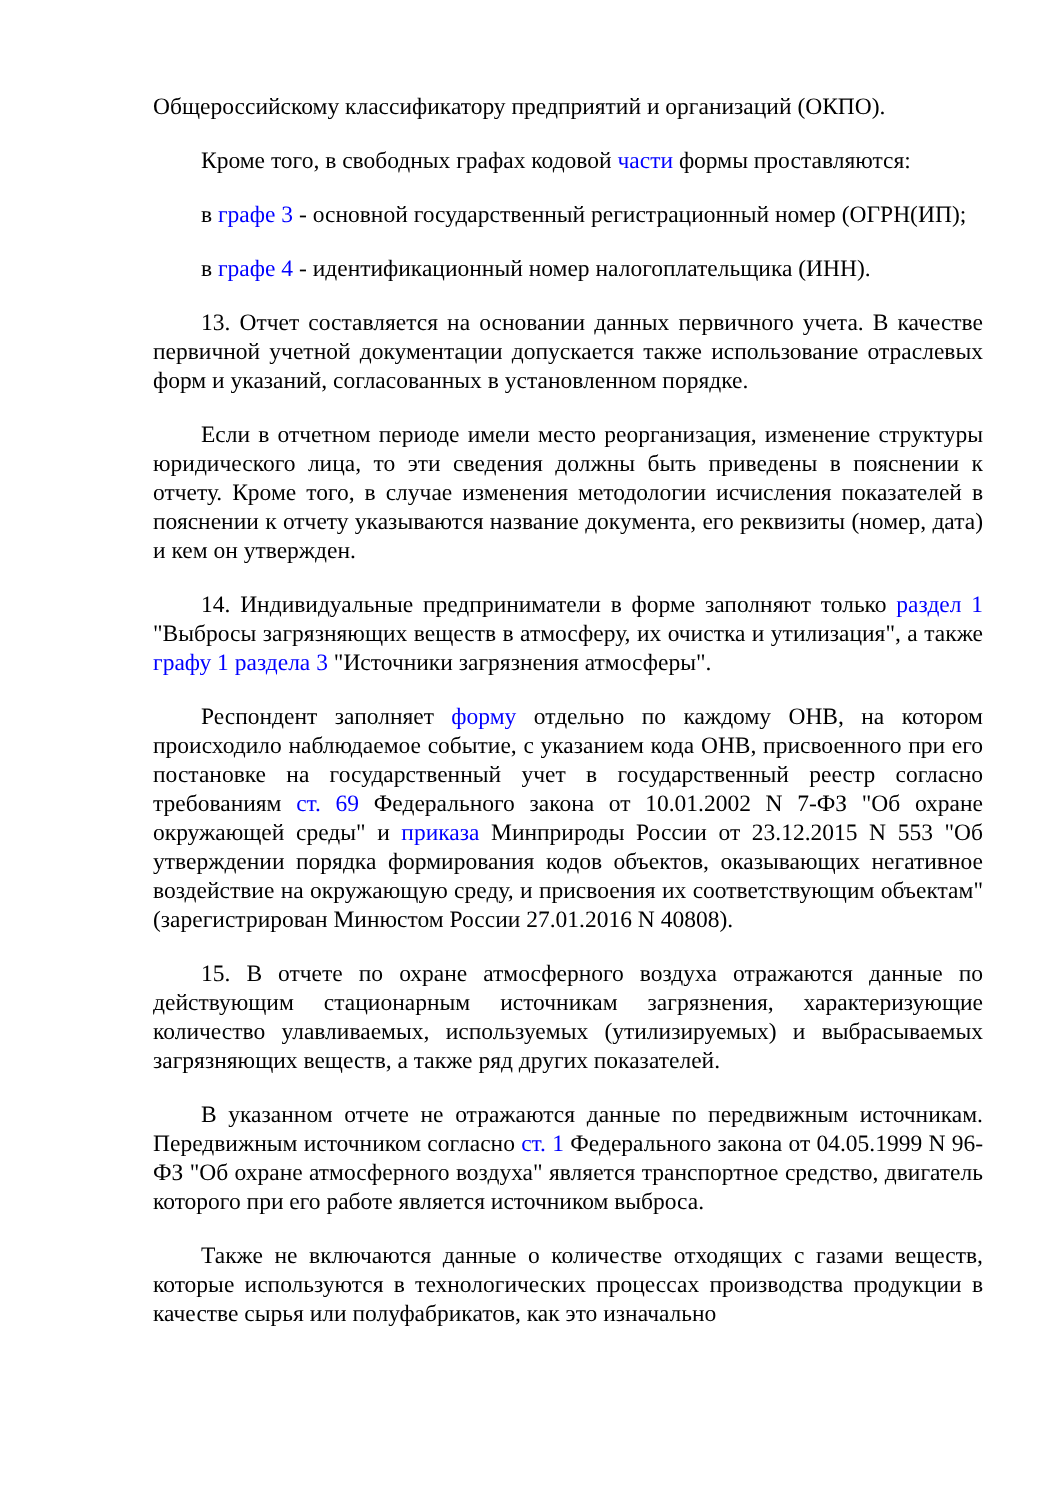Общероссийскому классификатору предприятий и организаций (ОКПО).
Кроме того, в свободных графах кодовой части формы проставляются:
в графе 3 - основной государственный регистрационный номер (ОГРН(ИП);
в графе 4 - идентификационный номер налогоплательщика (ИНН).
13. Отчет составляется на основании данных первичного учета. В качестве первичной учетной документации допускается также использование отраслевых форм и указаний, согласованных в установленном порядке.
Если в отчетном периоде имели место реорганизация, изменение структуры юридического лица, то эти сведения должны быть приведены в пояснении к отчету. Кроме того, в случае изменения методологии исчисления показателей в пояснении к отчету указываются название документа, его реквизиты (номер, дата) и кем он утвержден.
14. Индивидуальные предприниматели в форме заполняют только раздел 1 "Выбросы загрязняющих веществ в атмосферу, их очистка и утилизация", а также графу 1 раздела 3 "Источники загрязнения атмосферы".
Респондент заполняет форму отдельно по каждому ОНВ, на котором происходило наблюдаемое событие, с указанием кода ОНВ, присвоенного при его постановке на государственный учет в государственный реестр согласно требованиям ст. 69 Федерального закона от 10.01.2002 N 7-ФЗ "Об охране окружающей среды" и приказа Минприроды России от 23.12.2015 N 553 "Об утверждении порядка формирования кодов объектов, оказывающих негативное воздействие на окружающую среду, и присвоения их соответствующим объектам" (зарегистрирован Минюстом России 27.01.2016 N 40808).
15. В отчете по охране атмосферного воздуха отражаются данные по действующим стационарным источникам загрязнения, характеризующие количество улавливаемых, используемых (утилизируемых) и выбрасываемых загрязняющих веществ, а также ряд других показателей.
В указанном отчете не отражаются данные по передвижным источникам. Передвижным источником согласно ст. 1 Федерального закона от 04.05.1999 N 96-ФЗ "Об охране атмосферного воздуха" является транспортное средство, двигатель которого при его работе является источником выброса.
Также не включаются данные о количестве отходящих с газами веществ, которые используются в технологических процессах производства продукции в качестве сырья или полуфабрикатов, как это изначально